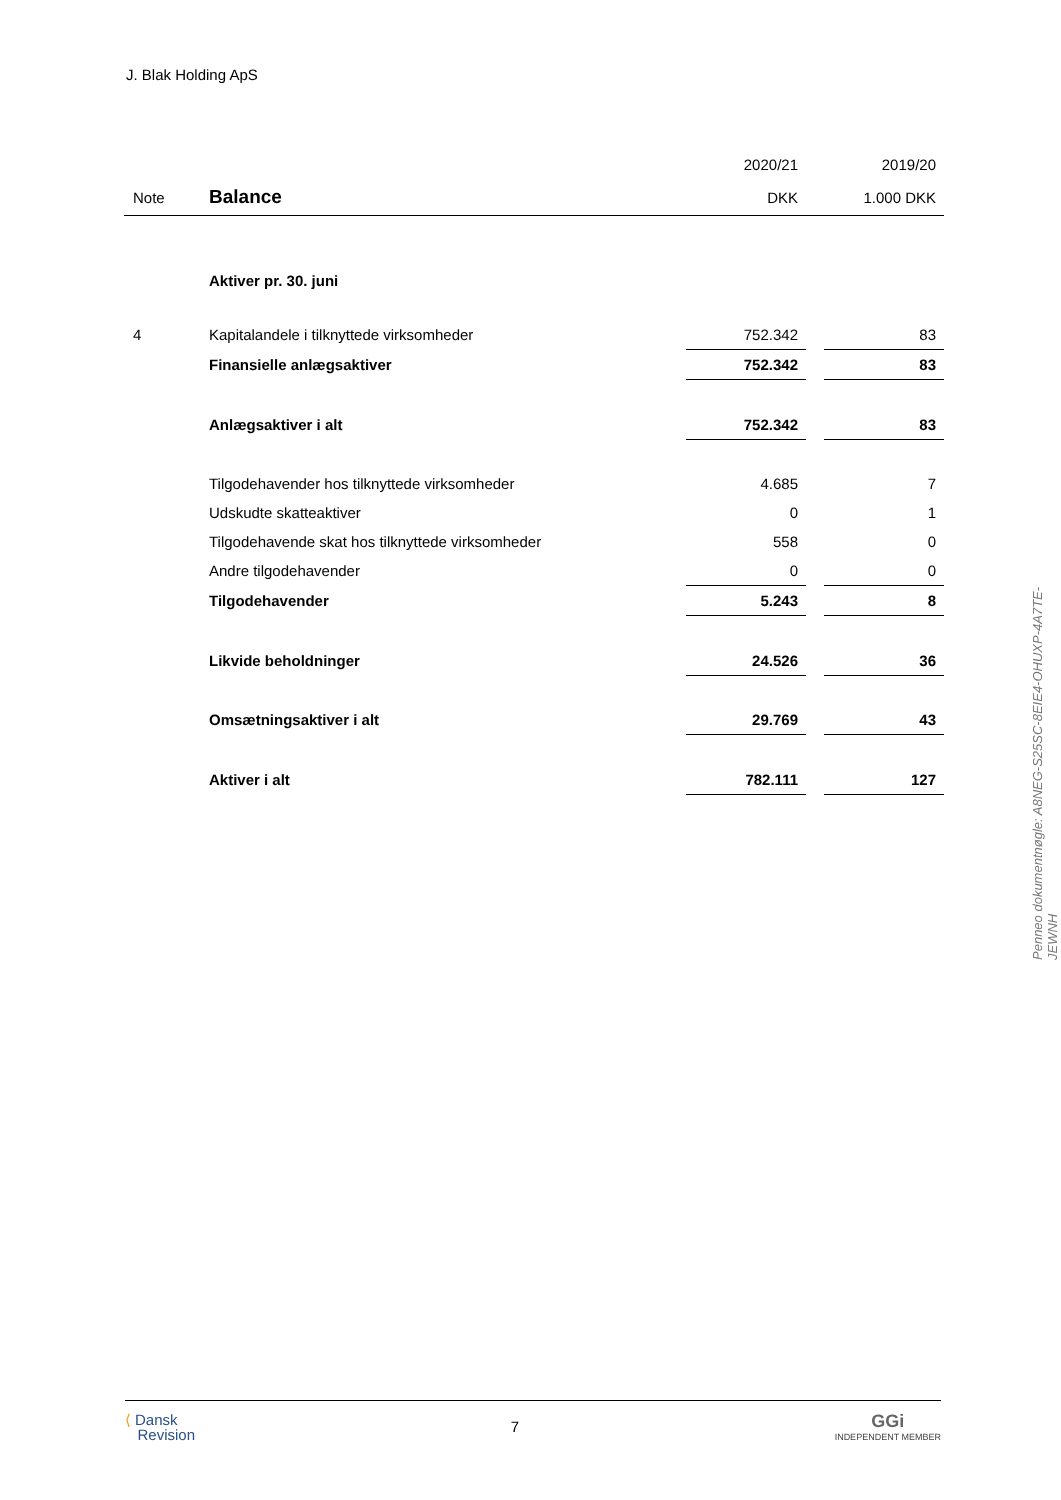J. Blak Holding ApS
| | | 2020/21 | | 2019/20 |
| Note | Balance | DKK | | 1.000 DKK |
| | Aktiver pr. 30. juni | | | |
| 4 | Kapitalandele i tilknyttede virksomheder | 752.342 | | 83 |
| | Finansielle anlægsaktiver | 752.342 | | 83 |
| | Anlægsaktiver i alt | 752.342 | | 83 |
| | Tilgodehavender hos tilknyttede virksomheder | 4.685 | | 7 |
| | Udskudte skatteaktiver | 0 | | 1 |
| | Tilgodehavende skat hos tilknyttede virksomheder | 558 | | 0 |
| | Andre tilgodehavender | 0 | | 0 |
| | Tilgodehavender | 5.243 | | 8 |
| | Likvide beholdninger | 24.526 | | 36 |
| | Omsætningsaktiver i alt | 29.769 | | 43 |
| | Aktiver i alt | 782.111 | | 127 |
Penneo dokumentnøgle: A8NEG-S25SC-8EIE4-OHUXP-4A7TE-JEWNH
⟨ Dansk
Revision
7
GGi
INDEPENDENT MEMBER